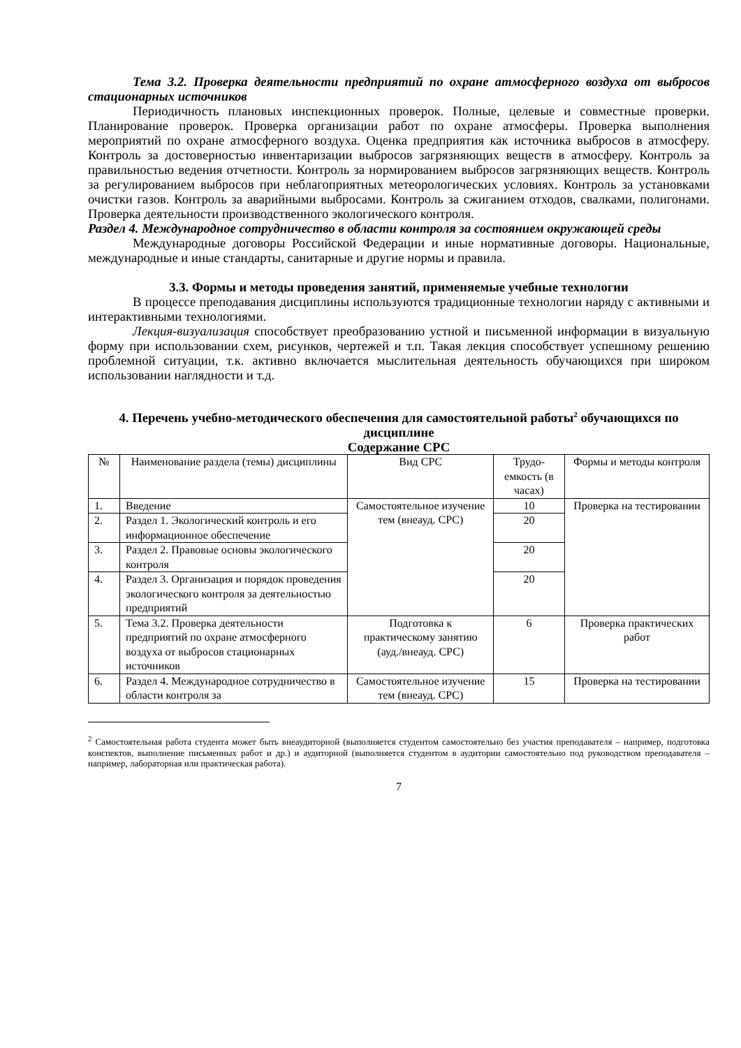Тема 3.2. Проверка деятельности предприятий по охране атмосферного воздуха от выбросов стационарных источников
Периодичность плановых инспекционных проверок. Полные, целевые и совместные проверки. Планирование проверок. Проверка организации работ по охране атмосферы. Проверка выполнения мероприятий по охране атмосферного воздуха. Оценка предприятия как источника выбросов в атмосферу. Контроль за достоверностью инвентаризации выбросов загрязняющих веществ в атмосферу. Контроль за правильностью ведения отчетности. Контроль за нормированием выбросов загрязняющих веществ. Контроль за регулированием выбросов при неблагоприятных метеорологических условиях. Контроль за установками очистки газов. Контроль за аварийными выбросами. Контроль за сжиганием отходов, свалками, полигонами. Проверка деятельности производственного экологического контроля.
Раздел 4. Международное сотрудничество в области контроля за состоянием окружающей среды
Международные договоры Российской Федерации и иные нормативные договоры. Национальные, международные и иные стандарты, санитарные и другие нормы и правила.
3.3. Формы и методы проведения занятий, применяемые учебные технологии
В процессе преподавания дисциплины используются традиционные технологии наряду с активными и интерактивными технологиями.
Лекция-визуализация способствует преобразованию устной и письменной информации в визуальную форму при использовании схем, рисунков, чертежей и т.п. Такая лекция способствует успешному решению проблемной ситуации, т.к. активно включается мыслительная деятельность обучающихся при широком использовании наглядности и т.д.
4. Перечень учебно-методического обеспечения для самостоятельной работы<sup>2</sup> обучающихся по дисциплине
Содержание СРС
| № | Наименование раздела (темы) дисциплины | Вид СРС | Трудо-емкость (в часах) | Формы и методы контроля |
| --- | --- | --- | --- | --- |
| 1. | Введение | Самостоятельное изучение тем (внеауд. СРС) | 10 | Проверка на тестировании |
| 2. | Раздел 1. Экологический контроль и его информационное обеспечение | | 20 | |
| 3. | Раздел 2. Правовые основы экологического контроля | | 20 | |
| 4. | Раздел 3. Организация и порядок проведения экологического контроля за деятельностью предприятий | | 20 | |
| 5. | Тема 3.2. Проверка деятельности предприятий по охране атмосферного воздуха от выбросов стационарных источников | Подготовка к практическому занятию (ауд./внеауд. СРС) | 6 | Проверка практических работ |
| 6. | Раздел 4. Международное сотрудничество в области контроля за | Самостоятельное изучение тем (внеауд. СРС) | 15 | Проверка на тестировании |
<sup>2</sup> Самостоятельная работа студента может быть внеаудиторной (выполняется студентом самостоятельно без участия преподавателя – например, подготовка конспектов, выполнение письменных работ и др.) и аудиторной (выполняется студентом в аудитории самостоятельно под руководством преподавателя – например, лабораторная или практическая работа).
7